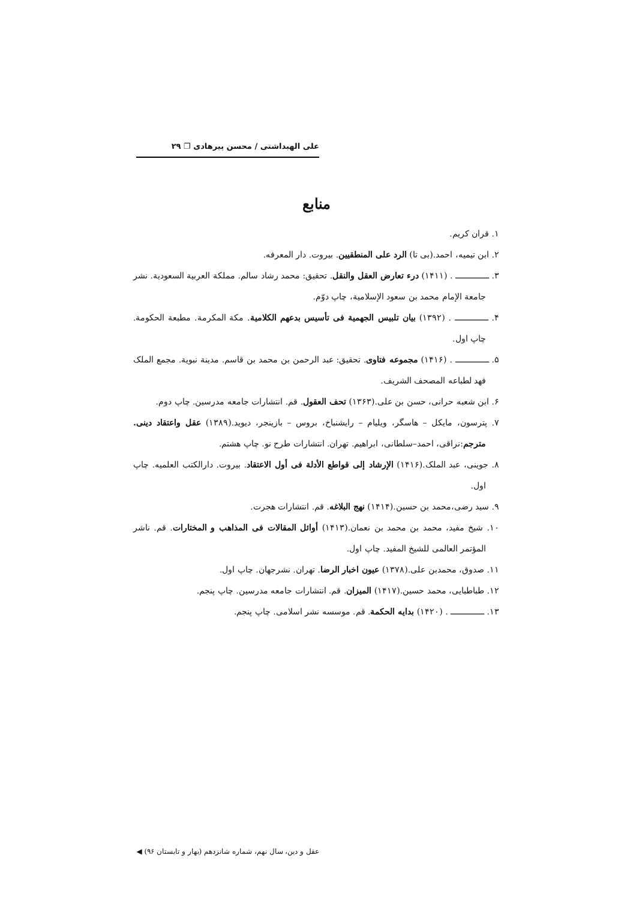علی الهبداشتی / محسن پیرهادی ❐ ۲۹
منابع
۱. قران کریم.
۲. ابن تیمیه، احمد.(بی تا) الرد علی المنطقیین. بیروت. دار المعرفه.
۳. ــــــــــــــ . (۱۴۱۱) درء تعارض العقل والنقل. تحقیق: محمد رشاد سالم. مملکة العربیة السعودیة. نشر جامعة الإمام محمد بن سعود الإسلامیة، چاپ دوّم.
۴. ــــــــــــــ . (۱۳۹۲) بیان تلبیس الجهمیة فی تأسیس بدعهم الکلامیة. مکة المکرمة. مطبعة الحکومة. چاپ اول.
۵. ــــــــــــــ . (۱۴۱۶) مجموعه فتاوی. تحقیق: عبد الرحمن بن محمد بن قاسم. مدینة نبویة. مجمع الملک فهد لطباعه المصحف الشریف.
۶. ابن شعبه حرانی، حسن بن علی.(۱۳۶۳) تحف العقول. قم. انتشارات جامعه مدرسین. چاپ دوم.
۷. پترسون، مایکل – هاسگر، ویلیام – رایشنباخ، بروس – بازینجر، دیوید.(۱۳۸۹) عقل واعتقاد دینی. مترجم:نراقی، احمد–سلطانی، ابراهیم. تهران. انتشارات طرح نو. چاپ هشتم.
۸. جوینی، عبد الملک.(۱۴۱۶) الإرشاد إلی قواطع الأدلة فی أول الاعتقاد. بیروت. دارالکتب العلمیه. چاپ اول.
۹. سید رضی،محمد بن حسین.(۱۴۱۴) نهج البلاغه. قم. انتشارات هجرت.
۱۰. شیخ مفید، محمد بن محمد بن نعمان.(۱۴۱۳) أوائل المقالات فی المذاهب و المختارات. قم. ناشر المؤتمر العالمی للشیخ المفید. چاپ اول.
۱۱. صدوق، محمدبن علی.(۱۳۷۸) عیون اخبار الرضا. تهران. نشرجهان. چاپ اول.
۱۲. طباطبایی، محمد حسین.(۱۴۱۷) المیزان. قم. انتشارات جامعه مدرسین. چاپ پنجم.
۱۳. ــــــــــــــ . (۱۴۲۰) بدایه الحکمة. قم. موسسه نشر اسلامی. چاپ پنجم.
عقل و دین، سال نهم، شماره شانزدهم (بهار و تابستان ۹۶) ◀